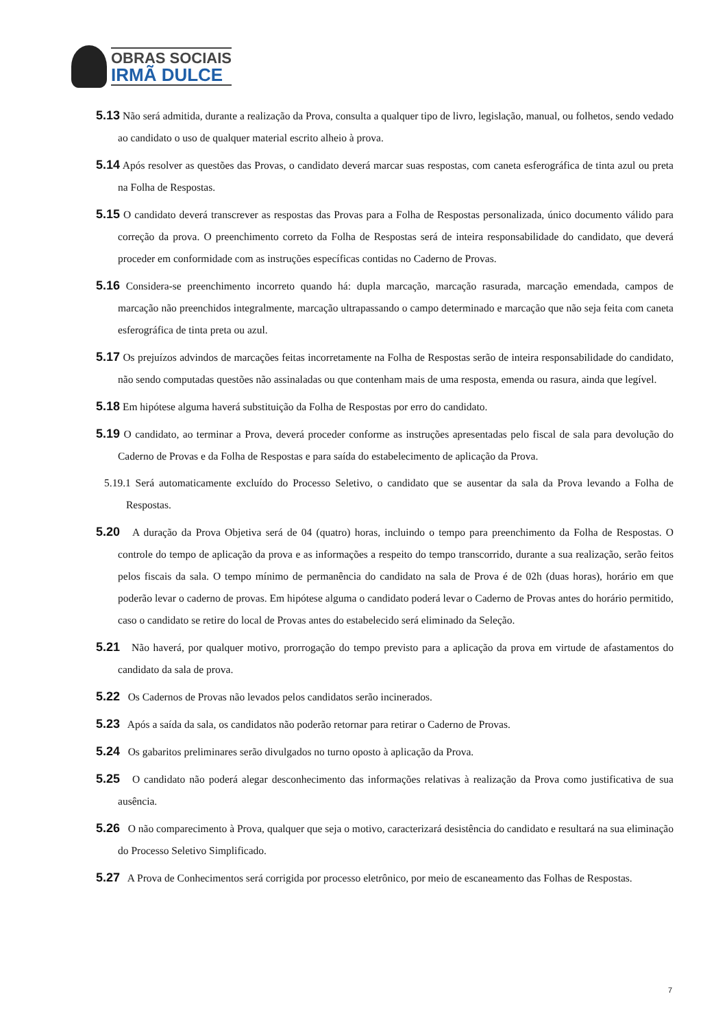OBRAS SOCIAIS
IRMÃ DULCE
5.13 Não será admitida, durante a realização da Prova, consulta a qualquer tipo de livro, legislação, manual, ou folhetos, sendo vedado ao candidato o uso de qualquer material escrito alheio à prova.
5.14 Após resolver as questões das Provas, o candidato deverá marcar suas respostas, com caneta esferográfica de tinta azul ou preta na Folha de Respostas.
5.15 O candidato deverá transcrever as respostas das Provas para a Folha de Respostas personalizada, único documento válido para correção da prova. O preenchimento correto da Folha de Respostas será de inteira responsabilidade do candidato, que deverá proceder em conformidade com as instruções específicas contidas no Caderno de Provas.
5.16 Considera-se preenchimento incorreto quando há: dupla marcação, marcação rasurada, marcação emendada, campos de marcação não preenchidos integralmente, marcação ultrapassando o campo determinado e marcação que não seja feita com caneta esferográfica de tinta preta ou azul.
5.17 Os prejuízos advindos de marcações feitas incorretamente na Folha de Respostas serão de inteira responsabilidade do candidato, não sendo computadas questões não assinaladas ou que contenham mais de uma resposta, emenda ou rasura, ainda que legível.
5.18 Em hipótese alguma haverá substituição da Folha de Respostas por erro do candidato.
5.19 O candidato, ao terminar a Prova, deverá proceder conforme as instruções apresentadas pelo fiscal de sala para devolução do Caderno de Provas e da Folha de Respostas e para saída do estabelecimento de aplicação da Prova.
5.19.1 Será automaticamente excluído do Processo Seletivo, o candidato que se ausentar da sala da Prova levando a Folha de Respostas.
5.20 A duração da Prova Objetiva será de 04 (quatro) horas, incluindo o tempo para preenchimento da Folha de Respostas. O controle do tempo de aplicação da prova e as informações a respeito do tempo transcorrido, durante a sua realização, serão feitos pelos fiscais da sala. O tempo mínimo de permanência do candidato na sala de Prova é de 02h (duas horas), horário em que poderão levar o caderno de provas. Em hipótese alguma o candidato poderá levar o Caderno de Provas antes do horário permitido, caso o candidato se retire do local de Provas antes do estabelecido será eliminado da Seleção.
5.21 Não haverá, por qualquer motivo, prorrogação do tempo previsto para a aplicação da prova em virtude de afastamentos do candidato da sala de prova.
5.22 Os Cadernos de Provas não levados pelos candidatos serão incinerados.
5.23 Após a saída da sala, os candidatos não poderão retornar para retirar o Caderno de Provas.
5.24 Os gabaritos preliminares serão divulgados no turno oposto à aplicação da Prova.
5.25 O candidato não poderá alegar desconhecimento das informações relativas à realização da Prova como justificativa de sua ausência.
5.26 O não comparecimento à Prova, qualquer que seja o motivo, caracterizará desistência do candidato e resultará na sua eliminação do Processo Seletivo Simplificado.
5.27 A Prova de Conhecimentos será corrigida por processo eletrônico, por meio de escaneamento das Folhas de Respostas.
7